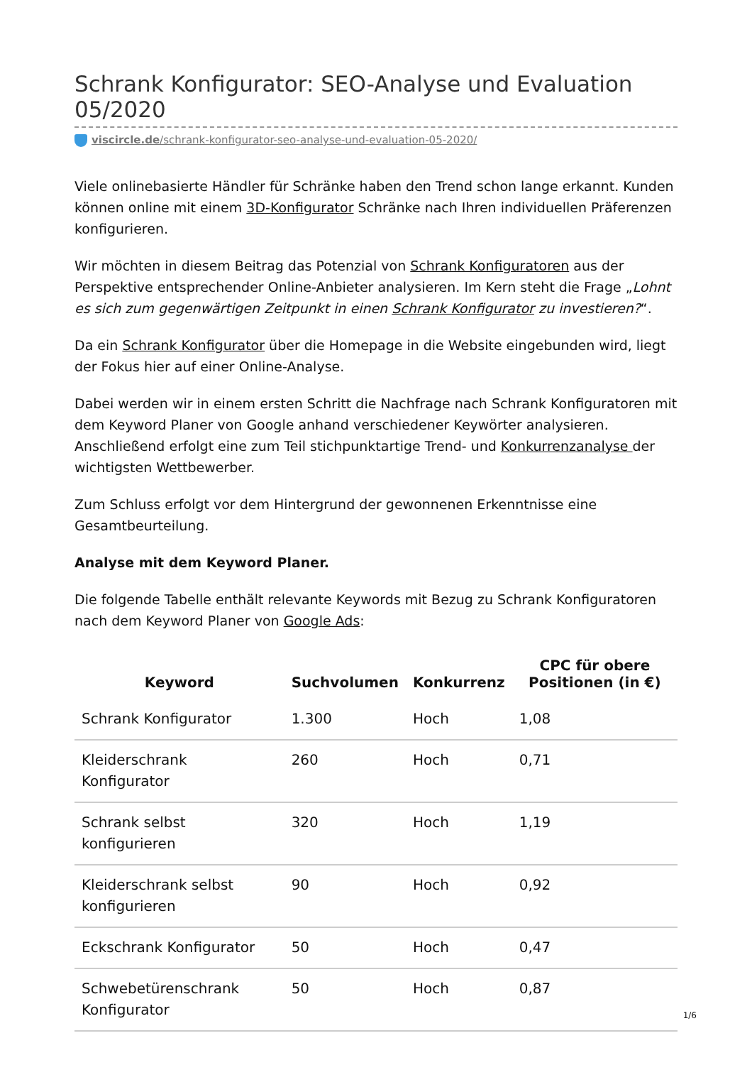Schrank Konfigurator: SEO-Analyse und Evaluation 05/2020
viscircle.de/schrank-konfigurator-seo-analyse-und-evaluation-05-2020/
Viele onlinebasierte Händler für Schränke haben den Trend schon lange erkannt. Kunden können online mit einem 3D-Konfigurator Schränke nach Ihren individuellen Präferenzen konfigurieren.
Wir möchten in diesem Beitrag das Potenzial von Schrank Konfiguratoren aus der Perspektive entsprechender Online-Anbieter analysieren. Im Kern steht die Frage „Lohnt es sich zum gegenwärtigen Zeitpunkt in einen Schrank Konfigurator zu investieren?“.
Da ein Schrank Konfigurator über die Homepage in die Website eingebunden wird, liegt der Fokus hier auf einer Online-Analyse.
Dabei werden wir in einem ersten Schritt die Nachfrage nach Schrank Konfiguratoren mit dem Keyword Planer von Google anhand verschiedener Keywörter analysieren. Anschließend erfolgt eine zum Teil stichpunktartige Trend- und Konkurrenzanalyse der wichtigsten Wettbewerber.
Zum Schluss erfolgt vor dem Hintergrund der gewonnenen Erkenntnisse eine Gesamtbeurteilung.
Analyse mit dem Keyword Planer.
Die folgende Tabelle enthält relevante Keywords mit Bezug zu Schrank Konfiguratoren nach dem Keyword Planer von Google Ads:
| Keyword | Suchvolumen | Konkurrenz | CPC für obere Positionen (in €) |
| --- | --- | --- | --- |
| Schrank Konfigurator | 1.300 | Hoch | 1,08 |
| Kleiderschrank Konfigurator | 260 | Hoch | 0,71 |
| Schrank selbst konfigurieren | 320 | Hoch | 1,19 |
| Kleiderschrank selbst konfigurieren | 90 | Hoch | 0,92 |
| Eckschrank Konfigurator | 50 | Hoch | 0,47 |
| Schwebetürenschrank Konfigurator | 50 | Hoch | 0,87 |
1/6